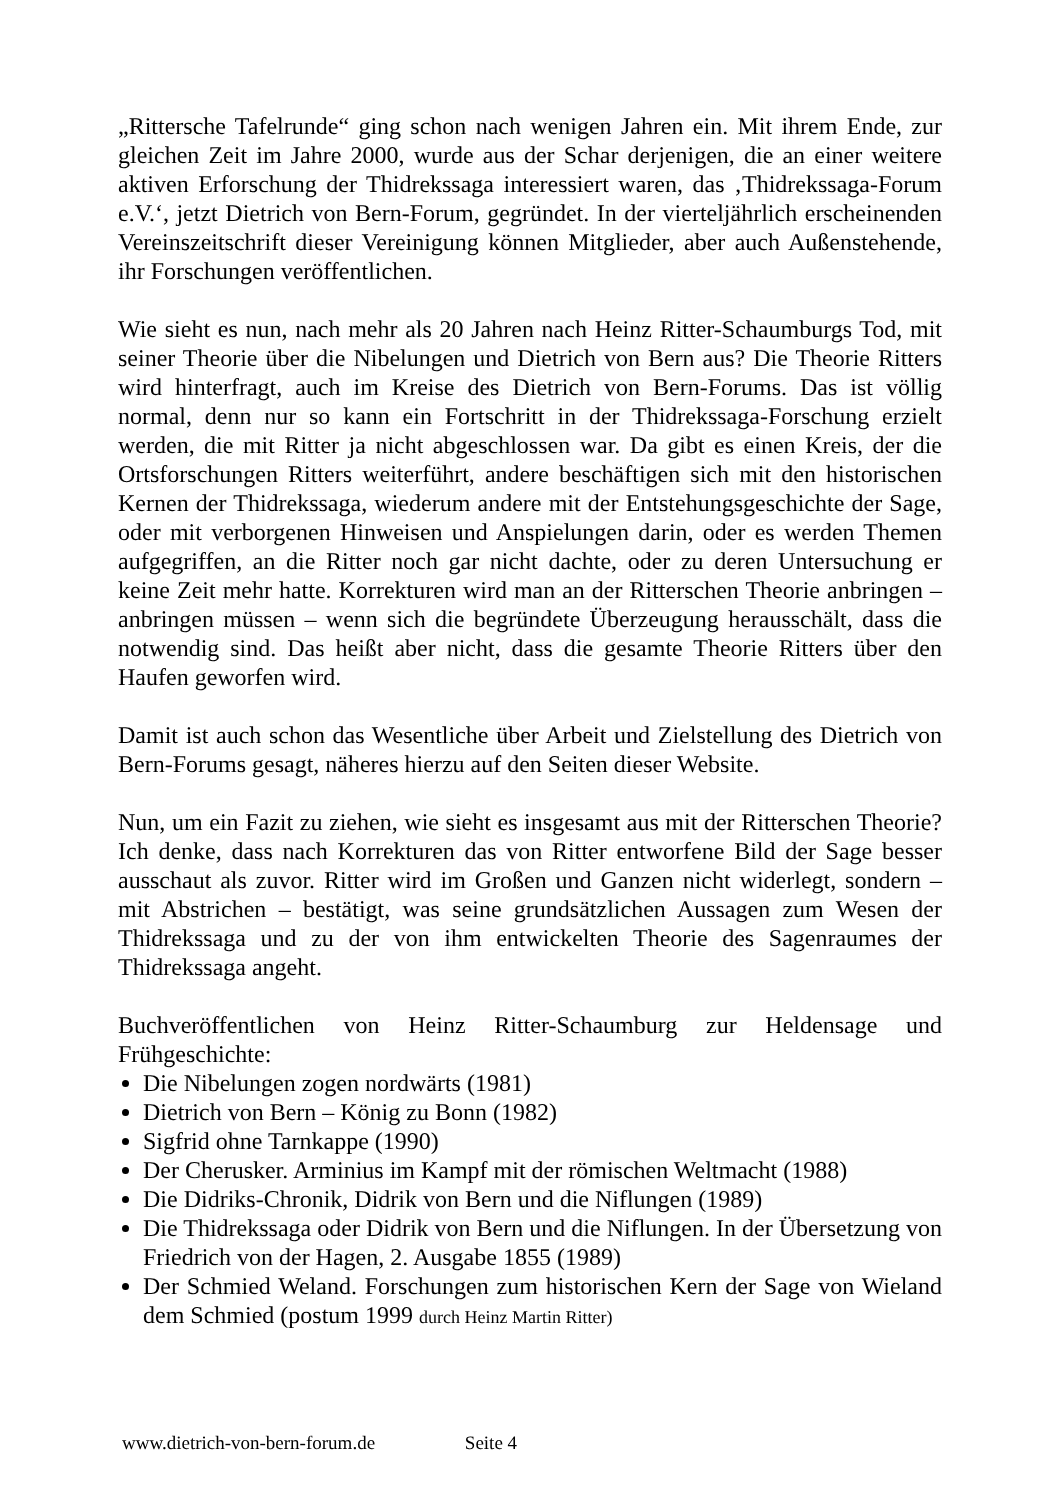„Rittersche Tafelrunde“ ging schon nach wenigen Jahren ein. Mit ihrem Ende, zur gleichen Zeit im Jahre 2000, wurde aus der Schar derjenigen, die an einer weitere aktiven Erforschung der Thidrekssaga interessiert waren, das ‚Thidrekssaga-Forum e.V.‘, jetzt Dietrich von Bern-Forum, gegründet. In der vierteljährlich erscheinenden Vereinszeitschrift dieser Vereinigung können Mitglieder, aber auch Außenstehende, ihr Forschungen veröffentlichen.
Wie sieht es nun, nach mehr als 20 Jahren nach Heinz Ritter-Schaumburgs Tod, mit seiner Theorie über die Nibelungen und Dietrich von Bern aus? Die Theorie Ritters wird hinterfragt, auch im Kreise des Dietrich von Bern-Forums. Das ist völlig normal, denn nur so kann ein Fortschritt in der Thidrekssaga-Forschung erzielt werden, die mit Ritter ja nicht abgeschlossen war. Da gibt es einen Kreis, der die Ortsforschungen Ritters weiterführt, andere beschäftigen sich mit den historischen Kernen der Thidrekssaga, wiederum andere mit der Entstehungsgeschichte der Sage, oder mit verborgenen Hinweisen und Anspielungen darin, oder es werden Themen aufgegriffen, an die Ritter noch gar nicht dachte, oder zu deren Untersuchung er keine Zeit mehr hatte. Korrekturen wird man an der Ritterschen Theorie anbringen – anbringen müssen – wenn sich die begründete Überzeugung herausschält, dass die notwendig sind. Das heißt aber nicht, dass die gesamte Theorie Ritters über den Haufen geworfen wird.
Damit ist auch schon das Wesentliche über Arbeit und Zielstellung des Dietrich von Bern-Forums gesagt, näheres hierzu auf den Seiten dieser Website.
Nun, um ein Fazit zu ziehen, wie sieht es insgesamt aus mit der Ritterschen Theorie? Ich denke, dass nach Korrekturen das von Ritter entworfene Bild der Sage besser ausschaut als zuvor. Ritter wird im Großen und Ganzen nicht widerlegt, sondern – mit Abstrichen – bestätigt, was seine grundsätzlichen Aussagen zum Wesen der Thidrekssaga und zu der von ihm entwickelten Theorie des Sagenraumes der Thidrekssaga angeht.
Buchveröffentlichen von Heinz Ritter-Schaumburg zur Heldensage und Frühgeschichte:
Die Nibelungen zogen nordwärts (1981)
Dietrich von Bern – König zu Bonn (1982)
Sigfrid ohne Tarnkappe (1990)
Der Cherusker. Arminius im Kampf mit der römischen Weltmacht (1988)
Die Didriks-Chronik, Didrik von Bern und die Niflungen (1989)
Die Thidrekssaga oder Didrik von Bern und die Niflungen. In der Übersetzung von Friedrich von der Hagen, 2. Ausgabe 1855 (1989)
Der Schmied Weland. Forschungen zum historischen Kern der Sage von Wieland dem Schmied (postum 1999 durch Heinz Martin Ritter)
www.dietrich-von-bern-forum.de Seite 4